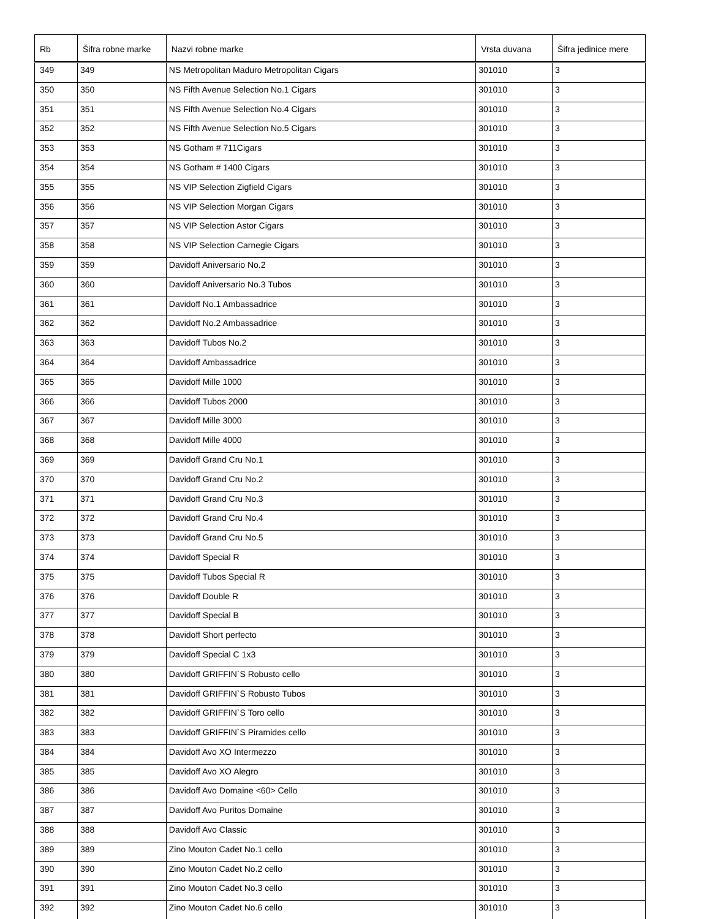| Rb | Šifra robne marke | Nazvi robne marke | Vrsta duvana | Šifra jedinice mere |
| --- | --- | --- | --- | --- |
| 349 | 349 | NS Metropolitan Maduro Metropolitan Cigars | 301010 | 3 |
| 350 | 350 | NS Fifth Avenue Selection No.1 Cigars | 301010 | 3 |
| 351 | 351 | NS Fifth Avenue Selection No.4 Cigars | 301010 | 3 |
| 352 | 352 | NS Fifth Avenue Selection No.5 Cigars | 301010 | 3 |
| 353 | 353 | NS Gotham # 711Cigars | 301010 | 3 |
| 354 | 354 | NS Gotham # 1400 Cigars | 301010 | 3 |
| 355 | 355 | NS VIP Selection Zigfield Cigars | 301010 | 3 |
| 356 | 356 | NS VIP Selection Morgan Cigars | 301010 | 3 |
| 357 | 357 | NS VIP Selection Astor Cigars | 301010 | 3 |
| 358 | 358 | NS VIP Selection Carnegie Cigars | 301010 | 3 |
| 359 | 359 | Davidoff Aniversario No.2 | 301010 | 3 |
| 360 | 360 | Davidoff Aniversario No.3 Tubos | 301010 | 3 |
| 361 | 361 | Davidoff No.1 Ambassadrice | 301010 | 3 |
| 362 | 362 | Davidoff No.2 Ambassadrice | 301010 | 3 |
| 363 | 363 | Davidoff Tubos No.2 | 301010 | 3 |
| 364 | 364 | Davidoff Ambassadrice | 301010 | 3 |
| 365 | 365 | Davidoff Mille 1000 | 301010 | 3 |
| 366 | 366 | Davidoff Tubos 2000 | 301010 | 3 |
| 367 | 367 | Davidoff Mille 3000 | 301010 | 3 |
| 368 | 368 | Davidoff Mille 4000 | 301010 | 3 |
| 369 | 369 | Davidoff Grand Cru No.1 | 301010 | 3 |
| 370 | 370 | Davidoff Grand Cru No.2 | 301010 | 3 |
| 371 | 371 | Davidoff Grand Cru No.3 | 301010 | 3 |
| 372 | 372 | Davidoff Grand Cru No.4 | 301010 | 3 |
| 373 | 373 | Davidoff Grand Cru No.5 | 301010 | 3 |
| 374 | 374 | Davidoff Special R | 301010 | 3 |
| 375 | 375 | Davidoff Tubos Special R | 301010 | 3 |
| 376 | 376 | Davidoff Double R | 301010 | 3 |
| 377 | 377 | Davidoff Special B | 301010 | 3 |
| 378 | 378 | Davidoff Short perfecto | 301010 | 3 |
| 379 | 379 | Davidoff Special C 1x3 | 301010 | 3 |
| 380 | 380 | Davidoff GRIFFIN`S Robusto cello | 301010 | 3 |
| 381 | 381 | Davidoff GRIFFIN`S Robusto Tubos | 301010 | 3 |
| 382 | 382 | Davidoff GRIFFIN`S Toro cello | 301010 | 3 |
| 383 | 383 | Davidoff GRIFFIN`S Piramides cello | 301010 | 3 |
| 384 | 384 | Davidoff Avo XO Intermezzo | 301010 | 3 |
| 385 | 385 | Davidoff Avo XO Alegro | 301010 | 3 |
| 386 | 386 | Davidoff Avo Domaine <60> Cello | 301010 | 3 |
| 387 | 387 | Davidoff Avo Puritos Domaine | 301010 | 3 |
| 388 | 388 | Davidoff Avo Classic | 301010 | 3 |
| 389 | 389 | Zino Mouton Cadet No.1 cello | 301010 | 3 |
| 390 | 390 | Zino Mouton Cadet No.2 cello | 301010 | 3 |
| 391 | 391 | Zino Mouton Cadet No.3 cello | 301010 | 3 |
| 392 | 392 | Zino Mouton Cadet No.6 cello | 301010 | 3 |